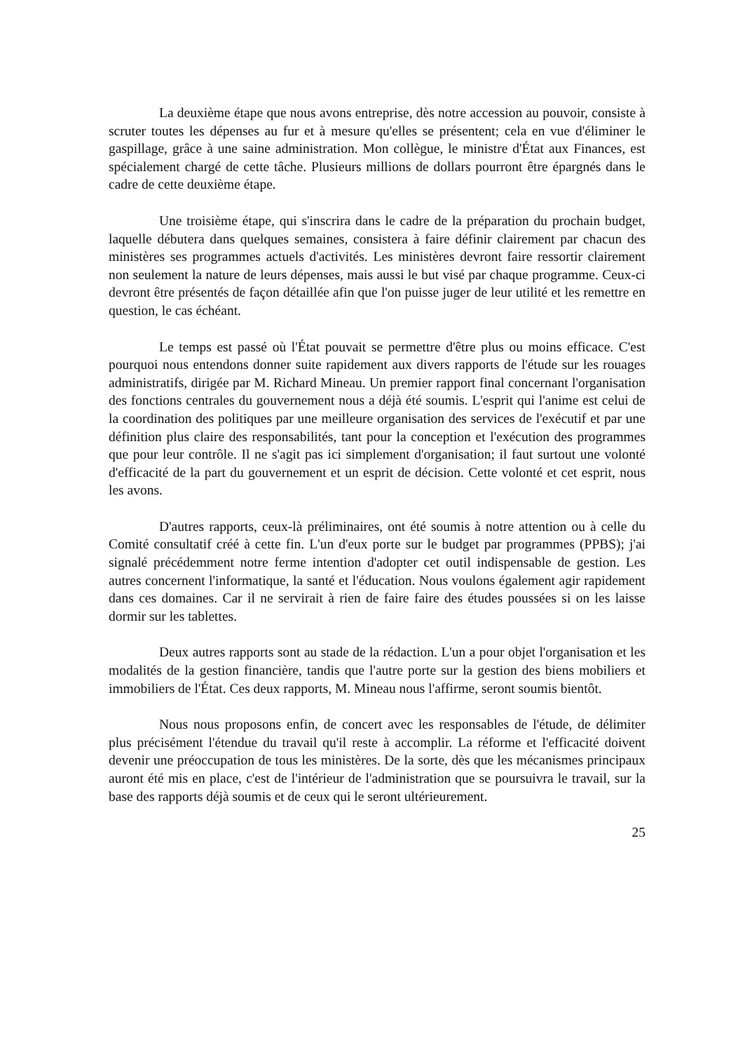La deuxième étape que nous avons entreprise, dès notre accession au pouvoir, consiste à scruter toutes les dépenses au fur et à mesure qu'elles se présentent; cela en vue d'éliminer le gaspillage, grâce à une saine administration. Mon collègue, le ministre d'État aux Finances, est spécialement chargé de cette tâche. Plusieurs millions de dollars pourront être épargnés dans le cadre de cette deuxième étape.
Une troisième étape, qui s'inscrira dans le cadre de la préparation du prochain budget, laquelle débutera dans quelques semaines, consistera à faire définir clairement par chacun des ministères ses programmes actuels d'activités. Les ministères devront faire ressortir clairement non seulement la nature de leurs dépenses, mais aussi le but visé par chaque programme. Ceux-ci devront être présentés de façon détaillée afin que l'on puisse juger de leur utilité et les remettre en question, le cas échéant.
Le temps est passé où l'État pouvait se permettre d'être plus ou moins efficace. C'est pourquoi nous entendons donner suite rapidement aux divers rapports de l'étude sur les rouages administratifs, dirigée par M. Richard Mineau. Un premier rapport final concernant l'organisation des fonctions centrales du gouvernement nous a déjà été soumis. L'esprit qui l'anime est celui de la coordination des politiques par une meilleure organisation des services de l'exécutif et par une définition plus claire des responsabilités, tant pour la conception et l'exécution des programmes que pour leur contrôle. Il ne s'agit pas ici simplement d'organisation; il faut surtout une volonté d'efficacité de la part du gouvernement et un esprit de décision. Cette volonté et cet esprit, nous les avons.
D'autres rapports, ceux-là préliminaires, ont été soumis à notre attention ou à celle du Comité consultatif créé à cette fin. L'un d'eux porte sur le budget par programmes (PPBS); j'ai signalé précédemment notre ferme intention d'adopter cet outil indispensable de gestion. Les autres concernent l'informatique, la santé et l'éducation. Nous voulons également agir rapidement dans ces domaines. Car il ne servirait à rien de faire faire des études poussées si on les laisse dormir sur les tablettes.
Deux autres rapports sont au stade de la rédaction. L'un a pour objet l'organisation et les modalités de la gestion financière, tandis que l'autre porte sur la gestion des biens mobiliers et immobiliers de l'État. Ces deux rapports, M. Mineau nous l'affirme, seront soumis bientôt.
Nous nous proposons enfin, de concert avec les responsables de l'étude, de délimiter plus précisément l'étendue du travail qu'il reste à accomplir. La réforme et l'efficacité doivent devenir une préoccupation de tous les ministères. De la sorte, dès que les mécanismes principaux auront été mis en place, c'est de l'intérieur de l'administration que se poursuivra le travail, sur la base des rapports déjà soumis et de ceux qui le seront ultérieurement.
25